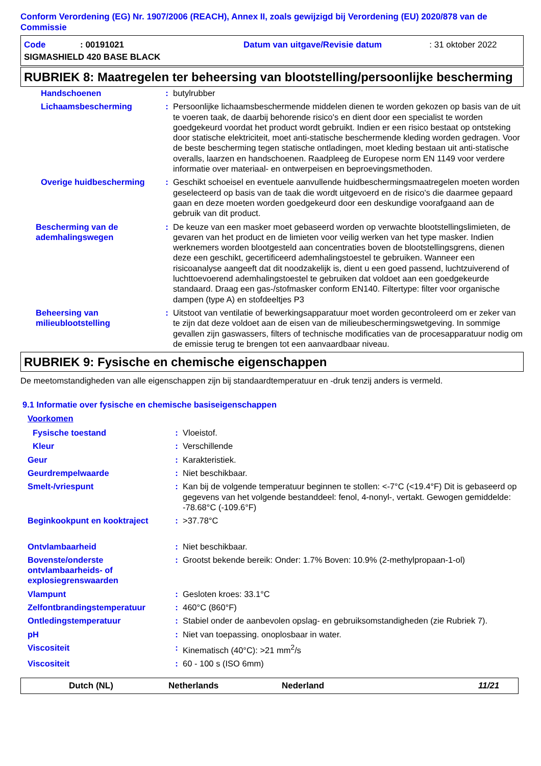Conform Verordening (EG) Nr. 1907/2006 (REACH), Annex II, zoals gewijzigd bij Verordening (EU) 2020/878 van de Commissie
| Code | : 00191021 | Datum van uitgave/Revisie datum | : 31 oktober 2022 |
| SIGMASHIELD 420 BASE BLACK | | | |
RUBRIEK 8: Maatregelen ter beheersing van blootstelling/persoonlijke bescherming
| Handschoenen | : | butylrubber |
| Lichaamsbescherming | : | Persoonlijke lichaamsbeschermende middelen dienen te worden gekozen op basis van de uit te voeren taak, de daarbij behorende risico's en dient door een specialist te worden goedgekeurd voordat het product wordt gebruikt. Indien er een risico bestaat op ontsteking door statische elektriciteit, moet anti-statische beschermende kleding worden gedragen. Voor de beste bescherming tegen statische ontladingen, moet kleding bestaan uit anti-statische overalls, laarzen en handschoenen. Raadpleeg de Europese norm EN 1149 voor verdere informatie over materiaal- en ontwerpeisen en beproevingsmethoden. |
| Overige huidbescherming | : | Geschikt schoeisel en eventuele aanvullende huidbeschermingsmaatregelen moeten worden geselecteerd op basis van de taak die wordt uitgevoerd en de risico's die daarmee gepaard gaan en deze moeten worden goedgekeurd door een deskundige voorafgaand aan de gebruik van dit product. |
| Bescherming van de ademhalingswegen | : | De keuze van een masker moet gebaseerd worden op verwachte blootstellingslimieten, de gevaren van het product en de limieten voor veilig werken van het type masker. Indien werknemers worden blootgesteld aan concentraties boven de blootstellingsgrens, dienen deze een geschikt, gecertificeerd ademhalingstoestel te gebruiken. Wanneer een risicoanalyse aangeeft dat dit noodzakelijk is, dient u een goed passend, luchtzuiverend of luchttoevoerend ademhalingstoestel te gebruiken dat voldoet aan een goedgekeurde standaard. Draag een gas-/stofmasker conform EN140. Filtertype: filter voor organische dampen (type A) en stofdeeltjes P3 |
| Beheersing van milieublootstelling | : | Uitstoot van ventilatie of bewerkingsapparatuur moet worden gecontroleerd om er zeker van te zijn dat deze voldoet aan de eisen van de milieubeschermingswetgeving. In sommige gevallen zijn gaswassers, filters of technische modificaties van de procesapparatuur nodig om de emissie terug te brengen tot een aanvaardbaar niveau. |
RUBRIEK 9: Fysische en chemische eigenschappen
De meetomstandigheden van alle eigenschappen zijn bij standaardtemperatuur en -druk tenzij anders is vermeld.
9.1 Informatie over fysische en chemische basiseigenschappen
Voorkomen
| Fysische toestand | : | Vloeistof. |
| Kleur | : | Verschillende |
| Geur | : | Karakteristiek. |
| Geurdrempelwaarde | : | Niet beschikbaar. |
| Smelt-/vriespunt | : | Kan bij de volgende temperatuur beginnen te stollen: <-7°C (<19.4°F) Dit is gebaseerd op gegevens van het volgende bestanddeel: fenol, 4-nonyl-, vertakt. Gewogen gemiddelde: -78.68°C (-109.6°F) |
| Beginkookpunt en kooktraject | : | >37.78°C |
| Ontvlambaarheid | : | Niet beschikbaar. |
| Bovenste/onderste ontvlambaarheids- of explosiegrenswaarden | : | Grootst bekende bereik: Onder: 1.7% Boven: 10.9% (2-methylpropaan-1-ol) |
| Vlampunt | : | Gesloten kroes: 33.1°C |
| Zelfontbrandingstemperatuur | : | 460°C (860°F) |
| Ontledingstemperatuur | : | Stabiel onder de aanbevolen opslag- en gebruiksomstandigheden (zie Rubriek 7). |
| pH | : | Niet van toepassing. onoplosbaar in water. |
| Viscositeit | : | Kinematisch (40°C): >21 mm<sup>2</sup>/s |
| Viscositeit | : | 60 - 100 s (ISO 6mm) |
Dutch (NL) Netherlands Nederland 11/21